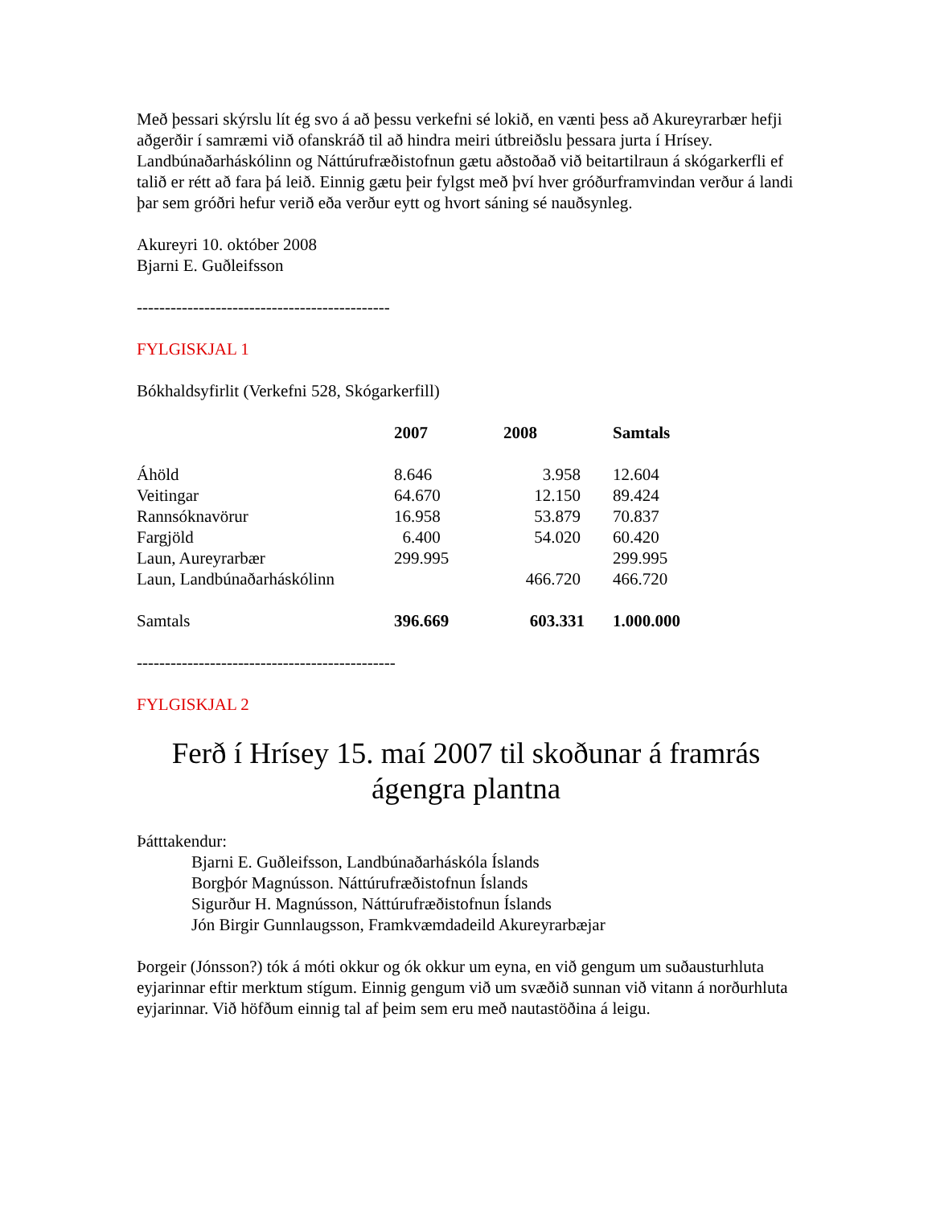Með þessari skýrslu lít ég svo á að þessu verkefni sé lokið, en vænti þess að Akureyrarbær hefji aðgerðir í samræmi við ofanskráð til að hindra meiri útbreiðslu þessara jurta í Hrísey. Landbúnaðarháskólinn og Náttúrufræðistofnun gætu aðstoðað við beitartilraun á skógarkerfli ef talið er rétt að fara þá leið. Einnig gætu þeir fylgst með því hver gróðurframvindan verður á landi þar sem gróðri hefur verið eða verður eytt og hvort sáning sé nauðsynleg.
Akureyri 10. október 2008
Bjarni E. Guðleifsson
---------------------------------------------
FYLGISKJAL 1
Bókhaldsyfirlit (Verkefni 528, Skógarkerfill)
| | 2007 | 2008 | Samtals |
| --- | --- | --- | --- |
| Áhöld | 8.646 | 3.958 | 12.604 |
| Veitingar | 64.670 | 12.150 | 89.424 |
| Rannsóknavörur | 16.958 | 53.879 | 70.837 |
| Fargjöld | 6.400 | 54.020 | 60.420 |
| Laun, Aureyrarbær | 299.995 | | 299.995 |
| Laun, Landbúnaðarháskólinn | | 466.720 | 466.720 |
| Samtals | 396.669 | 603.331 | 1.000.000 |
----------------------------------------------
FYLGISKJAL 2
Ferð í Hrísey 15. maí 2007 til skoðunar á framrás ágengra plantna
Þátttakendur:
Bjarni E. Guðleifsson, Landbúnaðarháskóla Íslands
Borgþór Magnússon. Náttúrufræðistofnun Íslands
Sigurður H. Magnússon, Náttúrufræðistofnun Íslands
Jón Birgir Gunnlaugsson, Framkvæmdadeild Akureyrarbæjar
Þorgeir (Jónsson?) tók á móti okkur og ók okkur um eyna, en við gengum um suðausturhluta eyjarinnar eftir merktum stígum. Einnig gengum við um svæðið sunnan við vitann á norðurhluta eyjarinnar. Við höfðum einnig tal af þeim sem eru með nautastöðina á leigu.